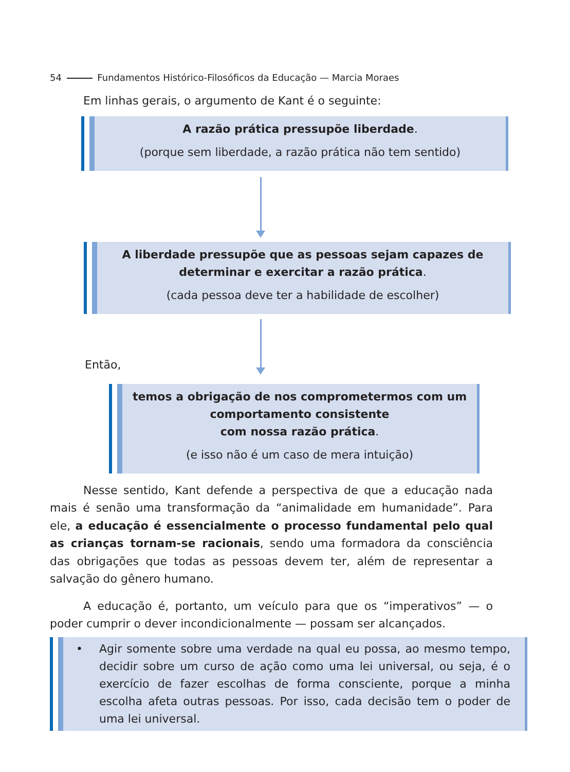54 Fundamentos Histórico-Filosóficos da Educação — Marcia Moraes
Em linhas gerais, o argumento de Kant é o seguinte:
A razão prática pressupõe liberdade.
(porque sem liberdade, a razão prática não tem sentido)
A liberdade pressupõe que as pessoas sejam capazes de determinar e exercitar a razão prática.
(cada pessoa deve ter a habilidade de escolher)
Então,
temos a obrigação de nos comprometermos com um comportamento consistente
com nossa razão prática.
(e isso não é um caso de mera intuição)
Nesse sentido, Kant defende a perspectiva de que a educação nada mais é senão uma transformação da “animalidade em humanidade”. Para ele, a educação é essencialmente o processo fundamental pelo qual as crianças tornam-se racionais, sendo uma formadora da consciência das obrigações que todas as pessoas devem ter, além de representar a salvação do gênero humano.
A educação é, portanto, um veículo para que os “imperativos” — o poder cumprir o dever incondicionalmente — possam ser alcançados.
• Agir somente sobre uma verdade na qual eu possa, ao mesmo tempo, decidir sobre um curso de ação como uma lei universal, ou seja, é o exercício de fazer escolhas de forma consciente, porque a minha escolha afeta outras pessoas. Por isso, cada decisão tem o poder de uma lei universal.